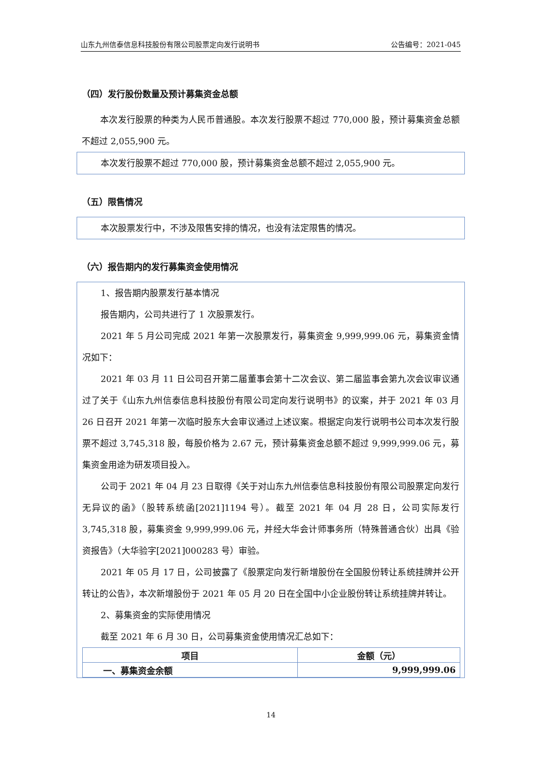山东九州信泰信息科技股份有限公司股票定向发行说明书 公告编号：2021-045
（四）发行股份数量及预计募集资金总额
本次发行股票的种类为人民币普通股。本次发行股票不超过 770,000 股，预计募集资金总额不超过 2,055,900 元。
本次发行股票不超过 770,000 股，预计募集资金总额不超过 2,055,900 元。
（五）限售情况
本次股票发行中，不涉及限售安排的情况，也没有法定限售的情况。
（六）报告期内的发行募集资金使用情况
1、报告期内股票发行基本情况
报告期内，公司共进行了 1 次股票发行。
2021 年 5 月公司完成 2021 年第一次股票发行，募集资金 9,999,999.06 元，募集资金情况如下：
2021 年 03 月 11 日公司召开第二届董事会第十二次会议、第二届监事会第九次会议审议通过了关于《山东九州信泰信息科技股份有限公司定向发行说明书》的议案，并于 2021 年 03 月 26 日召开 2021 年第一次临时股东大会审议通过上述议案。根据定向发行说明书公司本次发行股票不超过 3,745,318 股，每股价格为 2.67 元，预计募集资金总额不超过 9,999,999.06 元，募集资金用途为研发项目投入。
公司于 2021 年 04 月 23 日取得《关于对山东九州信泰信息科技股份有限公司股票定向发行无异议的函》（股转系统函[2021]1194 号）。截至 2021 年 04 月 28 日，公司实际发行 3,745,318 股，募集资金 9,999,999.06 元，并经大华会计师事务所（特殊普通合伙）出具《验资报告》（大华验字[2021]000283 号）审验。
2021 年 05 月 17 日，公司披露了《股票定向发行新增股份在全国股份转让系统挂牌并公开转让的公告》，本次新增股份于 2021 年 05 月 20 日在全国中小企业股份转让系统挂牌并转让。
2、募集资金的实际使用情况
截至 2021 年 6 月 30 日，公司募集资金使用情况汇总如下：
| 项目 | 金额（元） |
| --- | --- |
| 一、募集资金余额 | 9,999,999.06 |
14